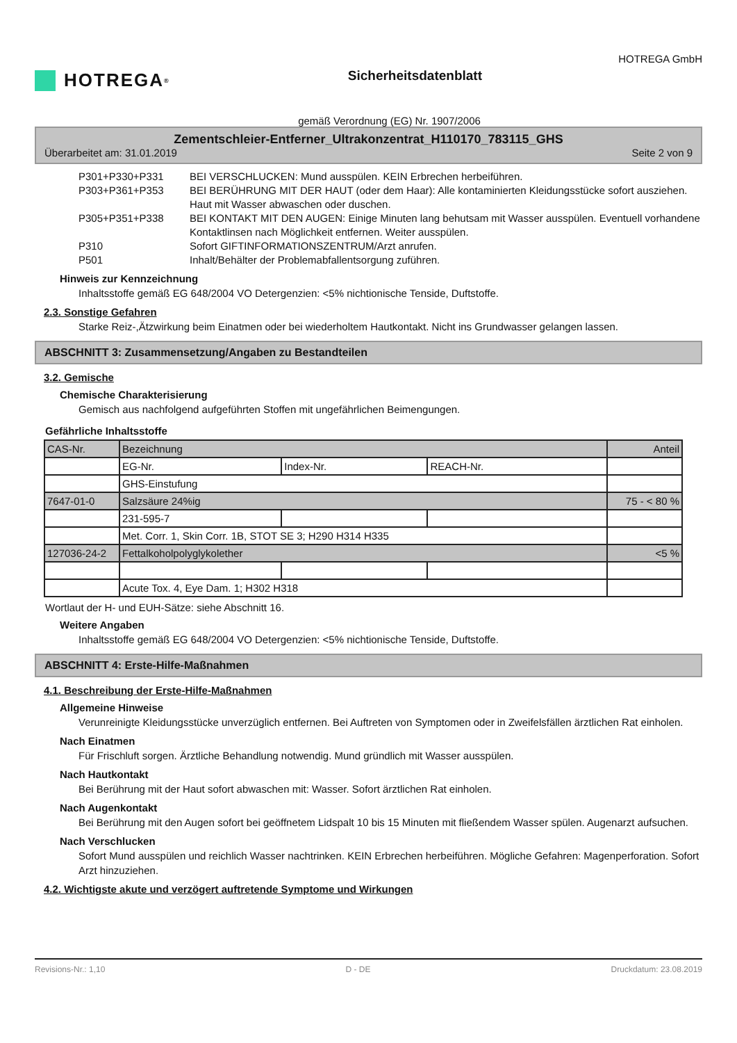HOTREGA<sup>®</sup>
Sicherheitsdatenblatt
HOTREGA GmbH
gemäß Verordnung (EG) Nr. 1907/2006
Zementschleier-Entferner_Ultrakonzentrat_H110170_783115_GHS
Überarbeitet am: 31.01.2019 Seite 2 von 9
P301+P330+P331 BEI VERSCHLUCKEN: Mund ausspülen. KEIN Erbrechen herbeiführen.
P303+P361+P353 BEI BERÜHRUNG MIT DER HAUT (oder dem Haar): Alle kontaminierten Kleidungsstücke sofort ausziehen. Haut mit Wasser abwaschen oder duschen.
P305+P351+P338 BEI KONTAKT MIT DEN AUGEN: Einige Minuten lang behutsam mit Wasser ausspülen. Eventuell vorhandene Kontaktlinsen nach Möglichkeit entfernen. Weiter ausspülen.
P310 Sofort GIFTINFORMATIONSZENTRUM/Arzt anrufen.
P501 Inhalt/Behälter der Problemabfallentsorgung zuführen.
Hinweis zur Kennzeichnung
Inhaltsstoffe gemäß EG 648/2004 VO Detergenzien: <5% nichtionische Tenside, Duftstoffe.
2.3. Sonstige Gefahren
Starke Reiz-,Ätzwirkung beim Einatmen oder bei wiederholtem Hautkontakt. Nicht ins Grundwasser gelangen lassen.
ABSCHNITT 3: Zusammensetzung/Angaben zu Bestandteilen
3.2. Gemische
Chemische Charakterisierung
Gemisch aus nachfolgend aufgeführten Stoffen mit ungefährlichen Beimengungen.
Gefährliche Inhaltsstoffe
| CAS-Nr. | Bezeichnung | | | Anteil |
| | EG-Nr. | Index-Nr. | REACH-Nr. | |
| | GHS-Einstufung | | | |
| 7647-01-0 | Salzsäure 24%ig | | | 75 - < 80 % |
| | 231-595-7 | | | |
| | Met. Corr. 1, Skin Corr. 1B, STOT SE 3; H290 H314 H335 | | | |
| 127036-24-2 | Fettalkoholpolyglykolether | | | <5 % |
| | Acute Tox. 4, Eye Dam. 1; H302 H318 | | | |
Wortlaut der H- und EUH-Sätze: siehe Abschnitt 16.
Weitere Angaben
Inhaltsstoffe gemäß EG 648/2004 VO Detergenzien: <5% nichtionische Tenside, Duftstoffe.
ABSCHNITT 4: Erste-Hilfe-Maßnahmen
4.1. Beschreibung der Erste-Hilfe-Maßnahmen
Allgemeine Hinweise
Verunreinigte Kleidungsstücke unverzüglich entfernen. Bei Auftreten von Symptomen oder in Zweifelsfällen ärztlichen Rat einholen.
Nach Einatmen
Für Frischluft sorgen. Ärztliche Behandlung notwendig. Mund gründlich mit Wasser ausspülen.
Nach Hautkontakt
Bei Berührung mit der Haut sofort abwaschen mit: Wasser. Sofort ärztlichen Rat einholen.
Nach Augenkontakt
Bei Berührung mit den Augen sofort bei geöffnetem Lidspalt 10 bis 15 Minuten mit fließendem Wasser spülen. Augenarzt aufsuchen.
Nach Verschlucken
Sofort Mund ausspülen und reichlich Wasser nachtrinken. KEIN Erbrechen herbeiführen. Mögliche Gefahren: Magenperforation. Sofort Arzt hinzuziehen.
4.2. Wichtigste akute und verzögert auftretende Symptome und Wirkungen
Revisions-Nr.: 1,10 D - DE Druckdatum: 23.08.2019